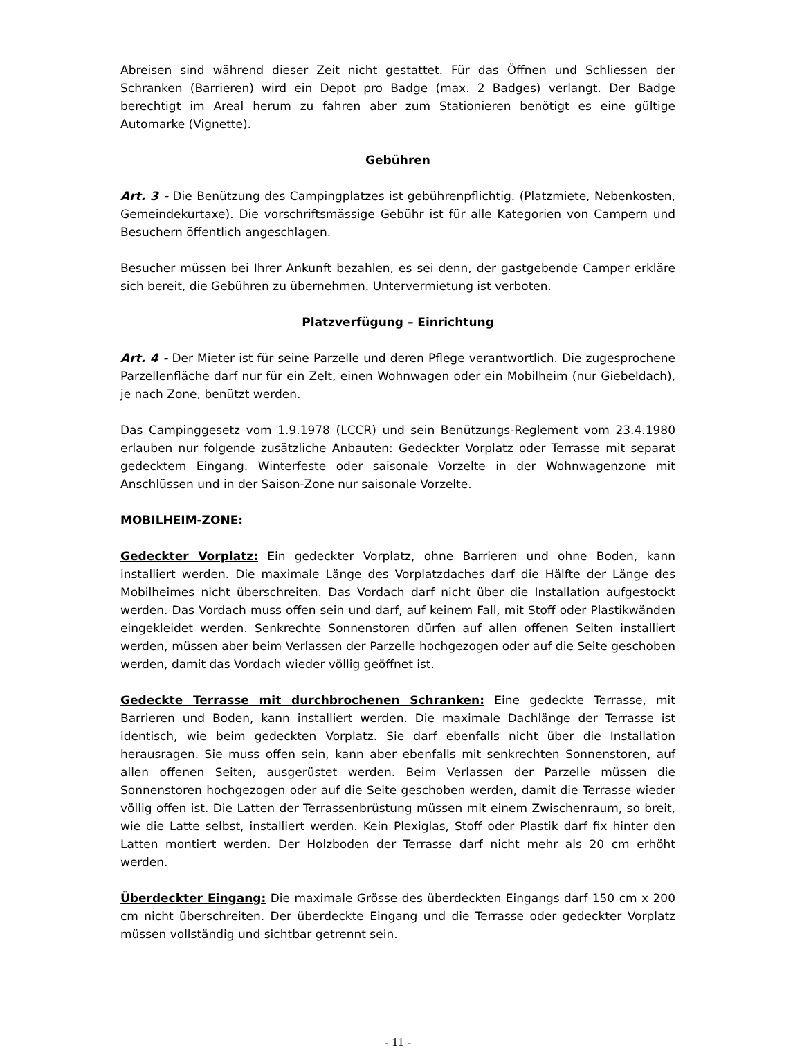Abreisen sind während dieser Zeit nicht gestattet. Für das Öffnen und Schliessen der Schranken (Barrieren) wird ein Depot pro Badge (max. 2 Badges) verlangt. Der Badge berechtigt im Areal herum zu fahren aber zum Stationieren benötigt es eine gültige Automarke (Vignette).
Gebühren
Art. 3 - Die Benützung des Campingplatzes ist gebührenpflichtig. (Platzmiete, Nebenkosten, Gemeindekurtaxe). Die vorschriftsmässige Gebühr ist für alle Kategorien von Campern und Besuchern öffentlich angeschlagen.
Besucher müssen bei Ihrer Ankunft bezahlen, es sei denn, der gastgebende Camper erkläre sich bereit, die Gebühren zu übernehmen. Untervermietung ist verboten.
Platzverfügung – Einrichtung
Art. 4 - Der Mieter ist für seine Parzelle und deren Pflege verantwortlich. Die zugesprochene Parzellenfläche darf nur für ein Zelt, einen Wohnwagen oder ein Mobilheim (nur Giebeldach), je nach Zone, benützt werden.
Das Campinggesetz vom 1.9.1978 (LCCR) und sein Benützungs-Reglement vom 23.4.1980 erlauben nur folgende zusätzliche Anbauten: Gedeckter Vorplatz oder Terrasse mit separat gedecktem Eingang. Winterfeste oder saisonale Vorzelte in der Wohnwagenzone mit Anschlüssen und in der Saison-Zone nur saisonale Vorzelte.
MOBILHEIM-ZONE:
Gedeckter Vorplatz: Ein gedeckter Vorplatz, ohne Barrieren und ohne Boden, kann installiert werden. Die maximale Länge des Vorplatzdaches darf die Hälfte der Länge des Mobilheimes nicht überschreiten. Das Vordach darf nicht über die Installation aufgestockt werden. Das Vordach muss offen sein und darf, auf keinem Fall, mit Stoff oder Plastikwänden eingekleidet werden. Senkrechte Sonnenstoren dürfen auf allen offenen Seiten installiert werden, müssen aber beim Verlassen der Parzelle hochgezogen oder auf die Seite geschoben werden, damit das Vordach wieder völlig geöffnet ist.
Gedeckte Terrasse mit durchbrochenen Schranken: Eine gedeckte Terrasse, mit Barrieren und Boden, kann installiert werden. Die maximale Dachlänge der Terrasse ist identisch, wie beim gedeckten Vorplatz. Sie darf ebenfalls nicht über die Installation herausragen. Sie muss offen sein, kann aber ebenfalls mit senkrechten Sonnenstoren, auf allen offenen Seiten, ausgerüstet werden. Beim Verlassen der Parzelle müssen die Sonnenstoren hochgezogen oder auf die Seite geschoben werden, damit die Terrasse wieder völlig offen ist. Die Latten der Terrassenbrüstung müssen mit einem Zwischenraum, so breit, wie die Latte selbst, installiert werden. Kein Plexiglas, Stoff oder Plastik darf fix hinter den Latten montiert werden. Der Holzboden der Terrasse darf nicht mehr als 20 cm erhöht werden.
Überdeckter Eingang: Die maximale Grösse des überdeckten Eingangs darf 150 cm x 200 cm nicht überschreiten. Der überdeckte Eingang und die Terrasse oder gedeckter Vorplatz müssen vollständig und sichtbar getrennt sein.
- 11 -